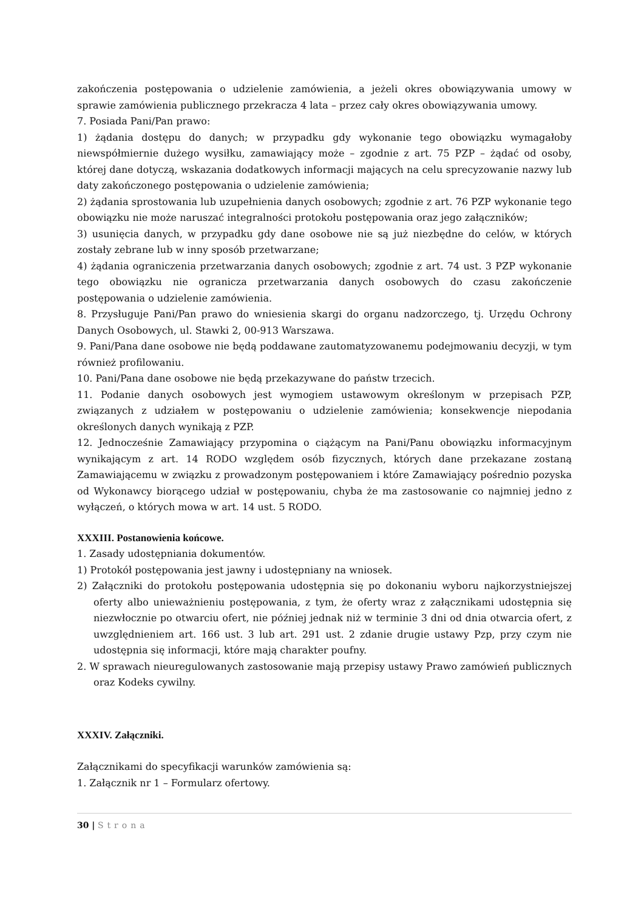zakończenia postępowania o udzielenie zamówienia, a jeżeli okres obowiązywania umowy w sprawie zamówienia publicznego przekracza 4 lata – przez cały okres obowiązywania umowy.
7. Posiada Pani/Pan prawo:
1) żądania dostępu do danych; w przypadku gdy wykonanie tego obowiązku wymagałoby niewspółmiernie dużego wysiłku, zamawiający może – zgodnie z art. 75 PZP – żądać od osoby, której dane dotyczą, wskazania dodatkowych informacji mających na celu sprecyzowanie nazwy lub daty zakończonego postępowania o udzielenie zamówienia;
2) żądania sprostowania lub uzupełnienia danych osobowych; zgodnie z art. 76 PZP wykonanie tego obowiązku nie może naruszać integralności protokołu postępowania oraz jego załączników;
3) usunięcia danych, w przypadku gdy dane osobowe nie są już niezbędne do celów, w których zostały zebrane lub w inny sposób przetwarzane;
4) żądania ograniczenia przetwarzania danych osobowych; zgodnie z art. 74 ust. 3 PZP wykonanie tego obowiązku nie ogranicza przetwarzania danych osobowych do czasu zakończenie postępowania o udzielenie zamówienia.
8. Przysługuje Pani/Pan prawo do wniesienia skargi do organu nadzorczego, tj. Urzędu Ochrony Danych Osobowych, ul. Stawki 2, 00-913 Warszawa.
9. Pani/Pana dane osobowe nie będą poddawane zautomatyzowanemu podejmowaniu decyzji, w tym również profilowaniu.
10. Pani/Pana dane osobowe nie będą przekazywane do państw trzecich.
11. Podanie danych osobowych jest wymogiem ustawowym określonym w przepisach PZP, związanych z udziałem w postępowaniu o udzielenie zamówienia; konsekwencje niepodania określonych danych wynikają z PZP.
12. Jednocześnie Zamawiający przypomina o ciążącym na Pani/Panu obowiązku informacyjnym wynikającym z art. 14 RODO względem osób fizycznych, których dane przekazane zostaną Zamawiającemu w związku z prowadzonym postępowaniem i które Zamawiający pośrednio pozyska od Wykonawcy biorącego udział w postępowaniu, chyba że ma zastosowanie co najmniej jedno z wyłączeń, o których mowa w art. 14 ust. 5 RODO.
XXXIII. Postanowienia końcowe.
1. Zasady udostępniania dokumentów.
1) Protokół postępowania jest jawny i udostępniany na wniosek.
2) Załączniki do protokołu postępowania udostępnia się po dokonaniu wyboru najkorzystniejszej oferty albo unieważnieniu postępowania, z tym, że oferty wraz z załącznikami udostępnia się niezwłocznie po otwarciu ofert, nie później jednak niż w terminie 3 dni od dnia otwarcia ofert, z uwzględnieniem art. 166 ust. 3 lub art. 291 ust. 2 zdanie drugie ustawy Pzp, przy czym nie udostępnia się informacji, które mają charakter poufny.
2. W sprawach nieuregulowanych zastosowanie mają przepisy ustawy Prawo zamówień publicznych oraz Kodeks cywilny.
XXXIV. Załączniki.
Załącznikami do specyfikacji warunków zamówienia są:
1. Załącznik nr 1 – Formularz ofertowy.
30 | Strona